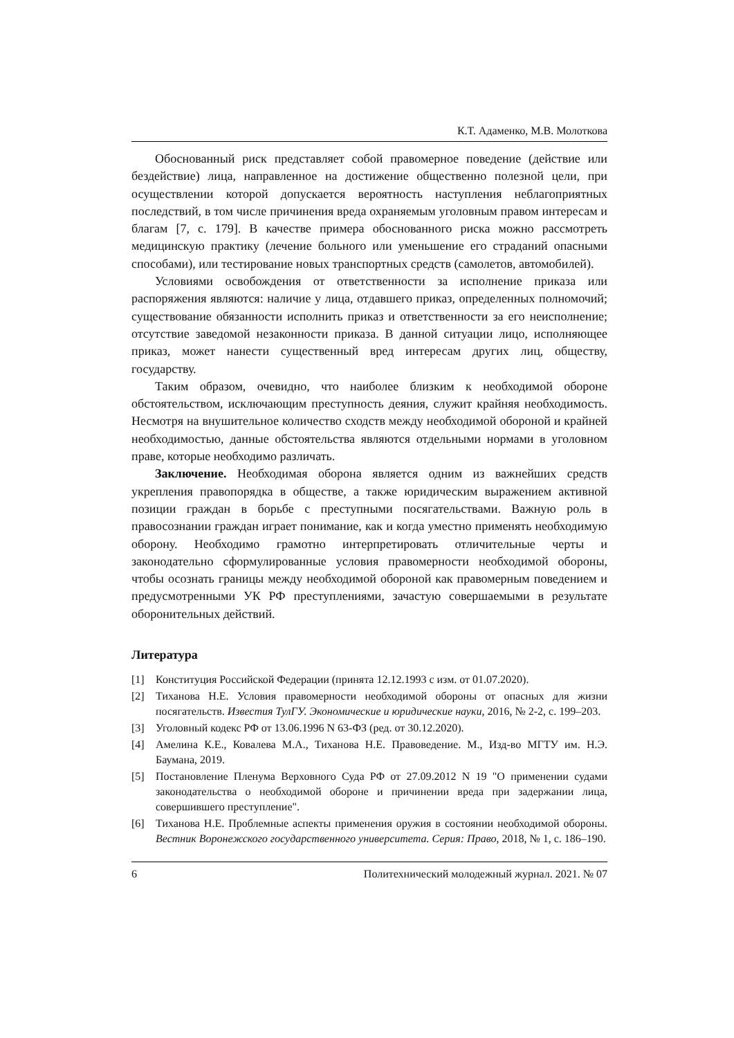К.Т. Адаменко, М.В. Молоткова
Обоснованный риск представляет собой правомерное поведение (действие или бездействие) лица, направленное на достижение общественно полезной цели, при осуществлении которой допускается вероятность наступления неблагоприятных последствий, в том числе причинения вреда охраняемым уголовным правом интересам и благам [7, с. 179]. В качестве примера обоснованного риска можно рассмотреть медицинскую практику (лечение больного или уменьшение его страданий опасными способами), или тестирование новых транспортных средств (самолетов, автомобилей).
Условиями освобождения от ответственности за исполнение приказа или распоряжения являются: наличие у лица, отдавшего приказ, определенных полномочий; существование обязанности исполнить приказ и ответственности за его неисполнение; отсутствие заведомой незаконности приказа. В данной ситуации лицо, исполняющее приказ, может нанести существенный вред интересам других лиц, обществу, государству.
Таким образом, очевидно, что наиболее близким к необходимой обороне обстоятельством, исключающим преступность деяния, служит крайняя необходимость. Несмотря на внушительное количество сходств между необходимой обороной и крайней необходимостью, данные обстоятельства являются отдельными нормами в уголовном праве, которые необходимо различать.
Заключение. Необходимая оборона является одним из важнейших средств укрепления правопорядка в обществе, а также юридическим выражением активной позиции граждан в борьбе с преступными посягательствами. Важную роль в правосознании граждан играет понимание, как и когда уместно применять необходимую оборону. Необходимо грамотно интерпретировать отличительные черты и законодательно сформулированные условия правомерности необходимой обороны, чтобы осознать границы между необходимой обороной как правомерным поведением и предусмотренными УК РФ преступлениями, зачастую совершаемыми в результате оборонительных действий.
Литература
[1] Конституция Российской Федерации (принята 12.12.1993 с изм. от 01.07.2020).
[2] Тиханова Н.Е. Условия правомерности необходимой обороны от опасных для жизни посягательств. Известия ТулГУ. Экономические и юридические науки, 2016, № 2-2, с. 199–203.
[3] Уголовный кодекс РФ от 13.06.1996 N 63-ФЗ (ред. от 30.12.2020).
[4] Амелина К.Е., Ковалева М.А., Тиханова Н.Е. Правоведение. М., Изд-во МГТУ им. Н.Э. Баумана, 2019.
[5] Постановление Пленума Верховного Суда РФ от 27.09.2012 N 19 "О применении судами законодательства о необходимой обороне и причинении вреда при задержании лица, совершившего преступление".
[6] Тиханова Н.Е. Проблемные аспекты применения оружия в состоянии необходимой обороны. Вестник Воронежского государственного университета. Серия: Право, 2018, № 1, с. 186–190.
6 Политехнический молодежный журнал. 2021. № 07